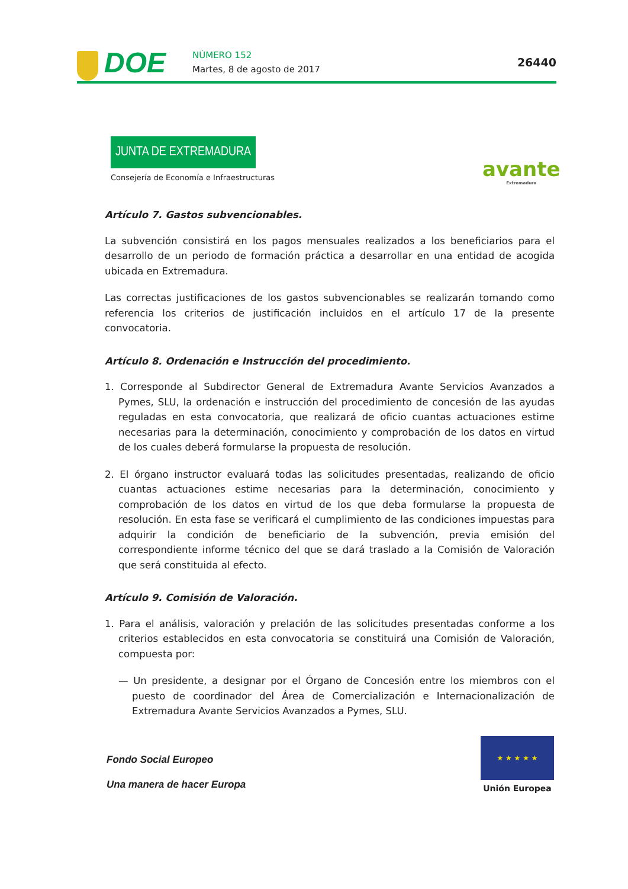DOE NÚMERO 152
Martes, 8 de agosto de 2017
26440
JUNTA DE EXTREMADURA
Consejería de Economía e Infraestructuras
avante
Extremadura
Artículo 7. Gastos subvencionables.
La subvención consistirá en los pagos mensuales realizados a los beneficiarios para el desarrollo de un periodo de formación práctica a desarrollar en una entidad de acogida ubicada en Extremadura.
Las correctas justificaciones de los gastos subvencionables se realizarán tomando como referencia los criterios de justificación incluidos en el artículo 17 de la presente convocatoria.
Artículo 8. Ordenación e Instrucción del procedimiento.
1. Corresponde al Subdirector General de Extremadura Avante Servicios Avanzados a Pymes, SLU, la ordenación e instrucción del procedimiento de concesión de las ayudas reguladas en esta convocatoria, que realizará de oficio cuantas actuaciones estime necesarias para la determinación, conocimiento y comprobación de los datos en virtud de los cuales deberá formularse la propuesta de resolución.
2. El órgano instructor evaluará todas las solicitudes presentadas, realizando de oficio cuantas actuaciones estime necesarias para la determinación, conocimiento y comprobación de los datos en virtud de los que deba formularse la propuesta de resolución. En esta fase se verificará el cumplimiento de las condiciones impuestas para adquirir la condición de beneficiario de la subvención, previa emisión del correspondiente informe técnico del que se dará traslado a la Comisión de Valoración que será constituida al efecto.
Artículo 9. Comisión de Valoración.
1. Para el análisis, valoración y prelación de las solicitudes presentadas conforme a los criterios establecidos en esta convocatoria se constituirá una Comisión de Valoración, compuesta por:
— Un presidente, a designar por el Órgano de Concesión entre los miembros con el puesto de coordinador del Área de Comercialización e Internacionalización de Extremadura Avante Servicios Avanzados a Pymes, SLU.
Fondo Social Europeo
Una manera de hacer Europa
★ ★ ★ ★ ★
Unión Europea